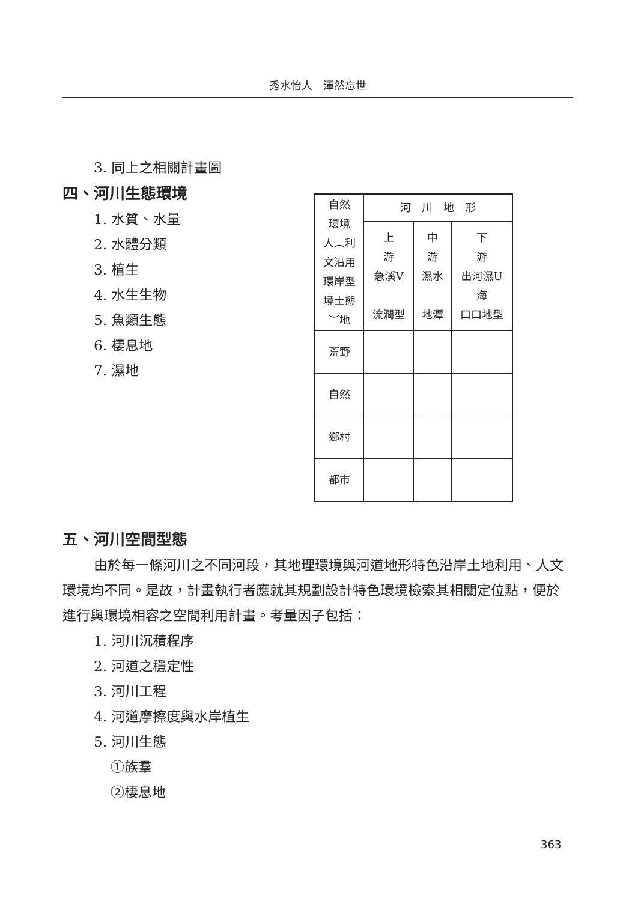秀水怡人　渾然忘世
3. 同上之相關計畫圖
四、河川生態環境
1. 水質、水量
2. 水體分類
3. 植生
4. 水生生物
5. 魚類生態
6. 棲息地
7. 濕地
| 自然 環境 人︵利 文沿用 環岸型 境土態 ︶地 | 河 川 地 形 | | |
| | 上 游 急溪V 流澗型 | 中 游 濕水 地潭 | 下 游 出河濕U 海 口口地型 |
| 荒野 | | | |
| 自然 | | | |
| 鄉村 | | | |
| 都市 | | | |
五、河川空間型態
由於每一條河川之不同河段，其地理環境與河道地形特色沿岸土地利用、人文環境均不同。是故，計畫執行者應就其規劃設計特色環境檢索其相關定位點，便於進行與環境相容之空間利用計畫。考量因子包括：
1. 河川沉積程序
2. 河道之穩定性
3. 河川工程
4. 河道摩擦度與水岸植生
5. 河川生態
①族羣
②棲息地
363